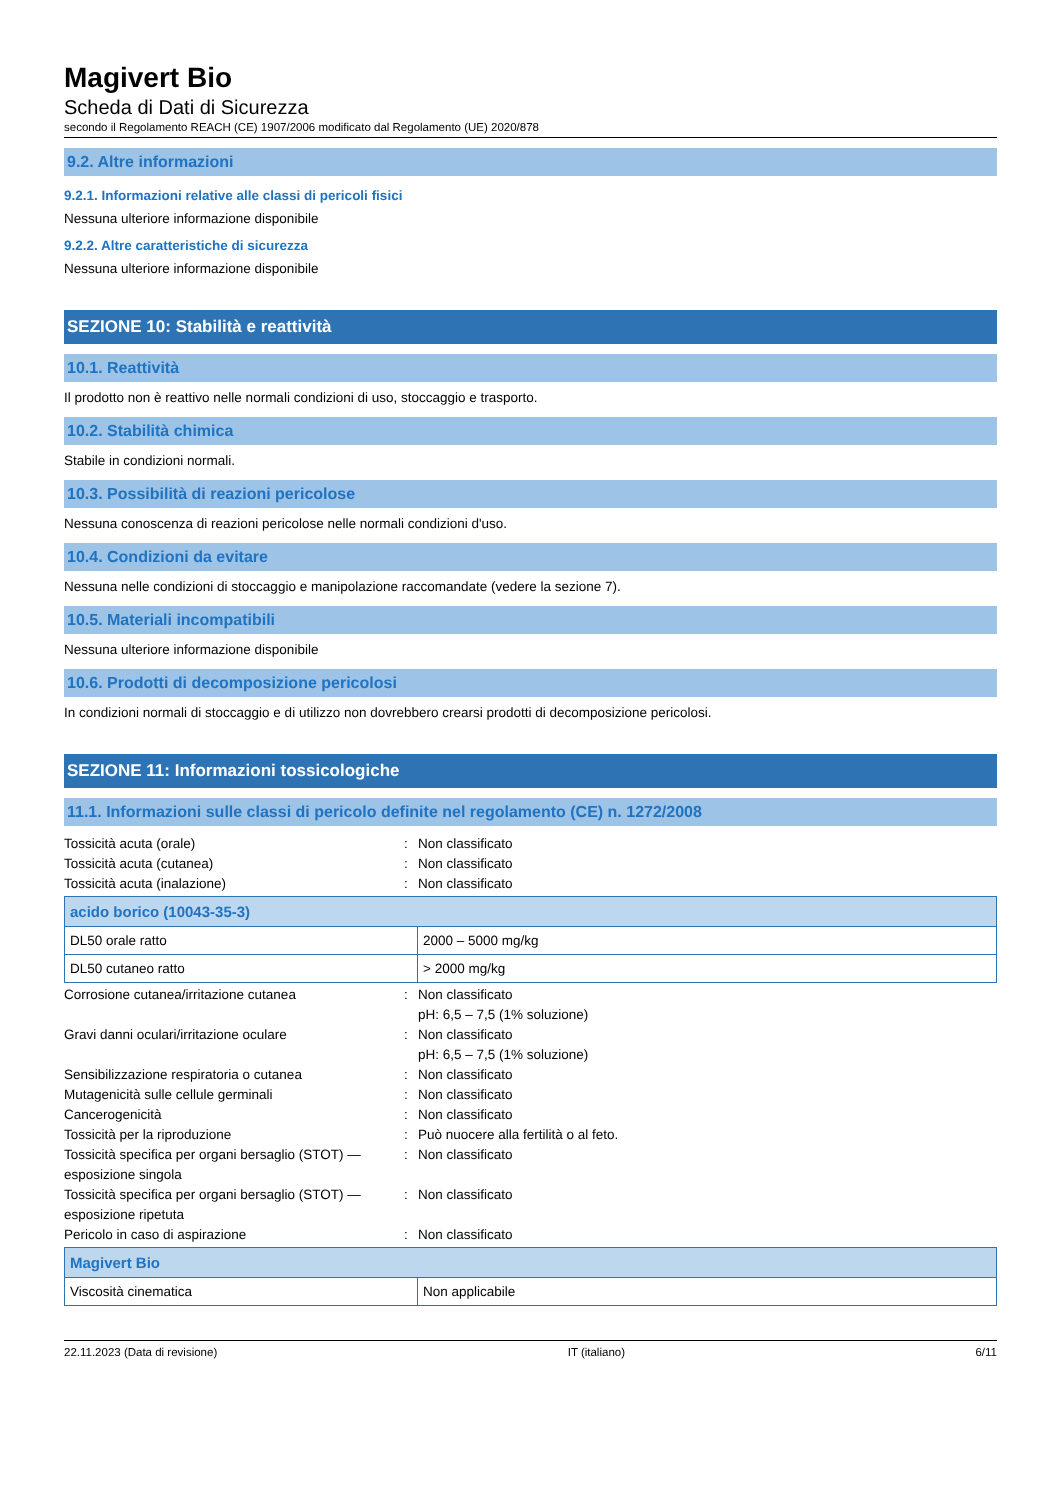Magivert Bio
Scheda di Dati di Sicurezza
secondo il Regolamento REACH (CE) 1907/2006 modificato dal Regolamento (UE) 2020/878
9.2. Altre informazioni
9.2.1. Informazioni relative alle classi di pericoli fisici
Nessuna ulteriore informazione disponibile
9.2.2. Altre caratteristiche di sicurezza
Nessuna ulteriore informazione disponibile
SEZIONE 10: Stabilità e reattività
10.1. Reattività
Il prodotto non è reattivo nelle normali condizioni di uso, stoccaggio e trasporto.
10.2. Stabilità chimica
Stabile in condizioni normali.
10.3. Possibilità di reazioni pericolose
Nessuna conoscenza di reazioni pericolose nelle normali condizioni d'uso.
10.4. Condizioni da evitare
Nessuna nelle condizioni di stoccaggio e manipolazione raccomandate (vedere la sezione 7).
10.5. Materiali incompatibili
Nessuna ulteriore informazione disponibile
10.6. Prodotti di decomposizione pericolosi
In condizioni normali di stoccaggio e di utilizzo non dovrebbero crearsi prodotti di decomposizione pericolosi.
SEZIONE 11: Informazioni tossicologiche
11.1. Informazioni sulle classi di pericolo definite nel regolamento (CE) n. 1272/2008
Tossicità acuta (orale)
:
Non classificato
Tossicità acuta (cutanea)
:
Non classificato
Tossicità acuta (inalazione)
:
Non classificato
| acido borico (10043-35-3) | |
| --- | --- |
| DL50 orale ratto | 2000 – 5000 mg/kg |
| DL50 cutaneo ratto | > 2000 mg/kg |
Corrosione cutanea/irritazione cutanea
:
Non classificato
pH: 6,5 – 7,5 (1% soluzione)
Gravi danni oculari/irritazione oculare
:
Non classificato
pH: 6,5 – 7,5 (1% soluzione)
Sensibilizzazione respiratoria o cutanea
:
Non classificato
Mutagenicità sulle cellule germinali
:
Non classificato
Cancerogenicità
:
Non classificato
Tossicità per la riproduzione
:
Può nuocere alla fertilità o al feto.
Tossicità specifica per organi bersaglio (STOT) — esposizione singola
:
Non classificato
Tossicità specifica per organi bersaglio (STOT) — esposizione ripetuta
:
Non classificato
Pericolo in caso di aspirazione
:
Non classificato
| Magivert Bio | |
| --- | --- |
| Viscosità cinematica | Non applicabile |
22.11.2023 (Data di revisione) IT (italiano) 6/11